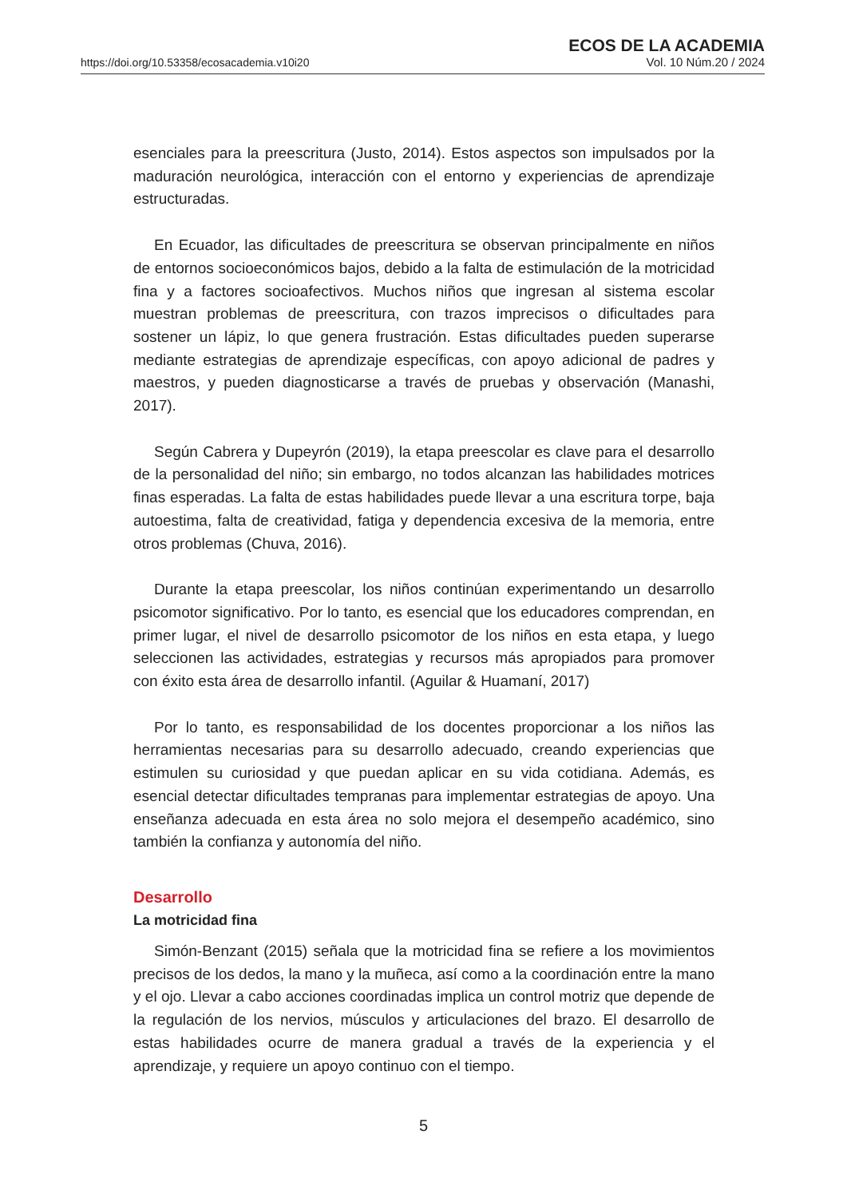https://doi.org/10.53358/ecosacademia.v10i20
ECOS DE LA ACADEMIA
Vol. 10 Núm.20 / 2024
esenciales para la preescritura (Justo, 2014). Estos aspectos son impulsados por la maduración neurológica, interacción con el entorno y experiencias de aprendizaje estructuradas.
En Ecuador, las dificultades de preescritura se observan principalmente en niños de entornos socioeconómicos bajos, debido a la falta de estimulación de la motricidad fina y a factores socioafectivos. Muchos niños que ingresan al sistema escolar muestran problemas de preescritura, con trazos imprecisos o dificultades para sostener un lápiz, lo que genera frustración. Estas dificultades pueden superarse mediante estrategias de aprendizaje específicas, con apoyo adicional de padres y maestros, y pueden diagnosticarse a través de pruebas y observación (Manashi, 2017).
Según Cabrera y Dupeyrón (2019), la etapa preescolar es clave para el desarrollo de la personalidad del niño; sin embargo, no todos alcanzan las habilidades motrices finas esperadas. La falta de estas habilidades puede llevar a una escritura torpe, baja autoestima, falta de creatividad, fatiga y dependencia excesiva de la memoria, entre otros problemas (Chuva, 2016).
Durante la etapa preescolar, los niños continúan experimentando un desarrollo psicomotor significativo. Por lo tanto, es esencial que los educadores comprendan, en primer lugar, el nivel de desarrollo psicomotor de los niños en esta etapa, y luego seleccionen las actividades, estrategias y recursos más apropiados para promover con éxito esta área de desarrollo infantil. (Aguilar & Huamaní, 2017)
Por lo tanto, es responsabilidad de los docentes proporcionar a los niños las herramientas necesarias para su desarrollo adecuado, creando experiencias que estimulen su curiosidad y que puedan aplicar en su vida cotidiana. Además, es esencial detectar dificultades tempranas para implementar estrategias de apoyo. Una enseñanza adecuada en esta área no solo mejora el desempeño académico, sino también la confianza y autonomía del niño.
Desarrollo
La motricidad fina
Simón-Benzant (2015) señala que la motricidad fina se refiere a los movimientos precisos de los dedos, la mano y la muñeca, así como a la coordinación entre la mano y el ojo. Llevar a cabo acciones coordinadas implica un control motriz que depende de la regulación de los nervios, músculos y articulaciones del brazo. El desarrollo de estas habilidades ocurre de manera gradual a través de la experiencia y el aprendizaje, y requiere un apoyo continuo con el tiempo.
5